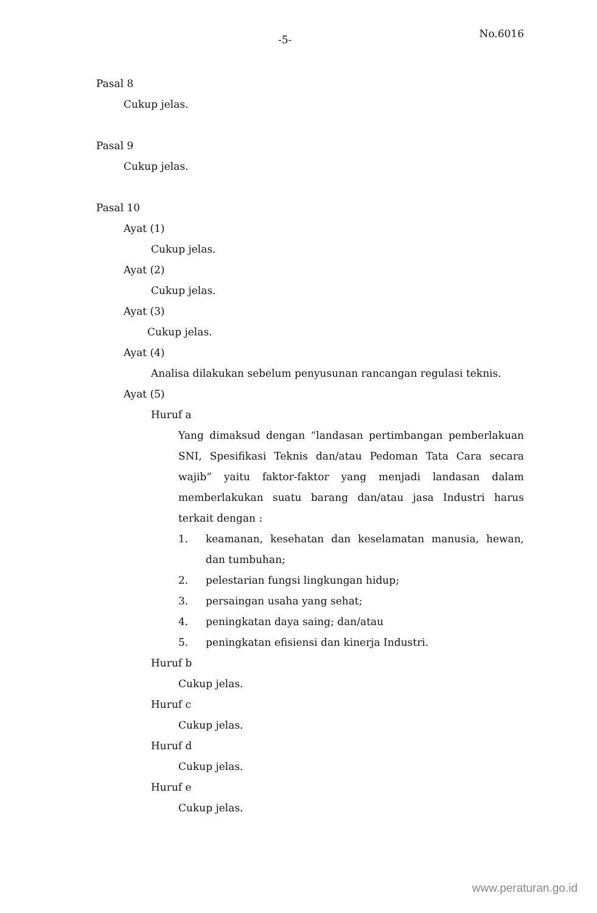-5- No.6016
Pasal 8
Cukup jelas.
Pasal 9
Cukup jelas.
Pasal 10
Ayat (1)
Cukup jelas.
Ayat (2)
Cukup jelas.
Ayat (3)
Cukup jelas.
Ayat (4)
Analisa dilakukan sebelum penyusunan rancangan regulasi teknis.
Ayat (5)
Huruf a
Yang dimaksud dengan “landasan pertimbangan pemberlakuan SNI, Spesifikasi Teknis dan/atau Pedoman Tata Cara secara wajib” yaitu faktor-faktor yang menjadi landasan dalam memberlakukan suatu barang dan/atau jasa Industri harus terkait dengan :
1. keamanan, kesehatan dan keselamatan manusia, hewan, dan tumbuhan;
2. pelestarian fungsi lingkungan hidup;
3. persaingan usaha yang sehat;
4. peningkatan daya saing; dan/atau
5. peningkatan efisiensi dan kinerja Industri.
Huruf b
Cukup jelas.
Huruf c
Cukup jelas.
Huruf d
Cukup jelas.
Huruf e
Cukup jelas.
www.peraturan.go.id